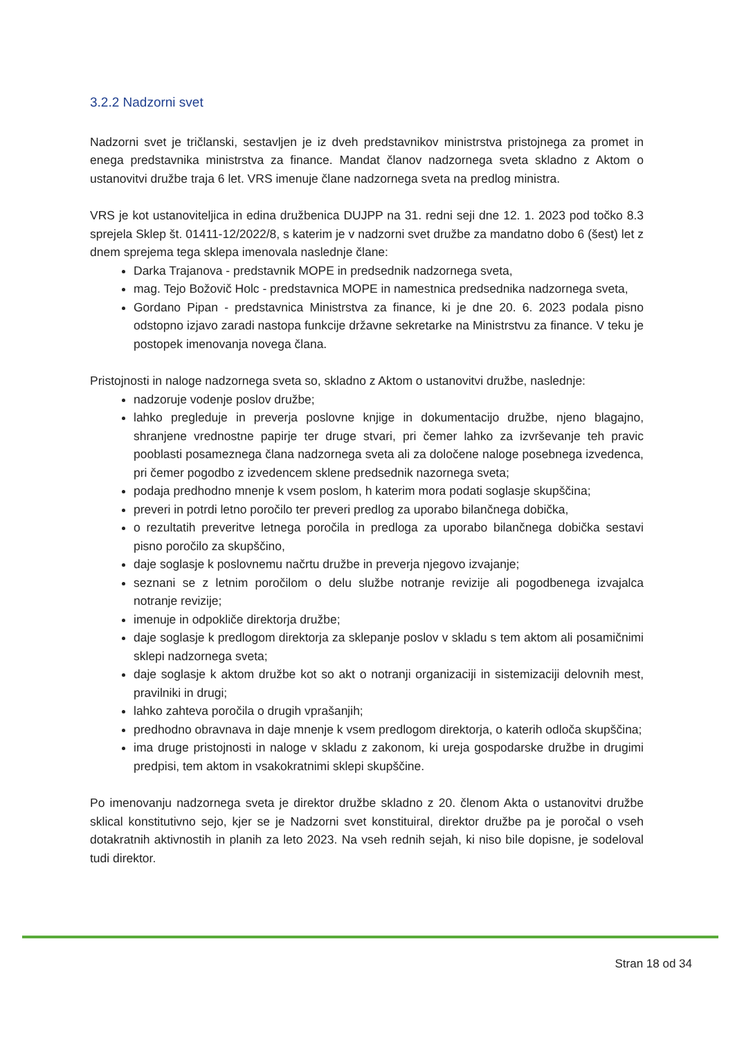3.2.2 Nadzorni svet
Nadzorni svet je tričlanski, sestavljen je iz dveh predstavnikov ministrstva pristojnega za promet in enega predstavnika ministrstva za finance. Mandat članov nadzornega sveta skladno z Aktom o ustanovitvi družbe traja 6 let. VRS imenuje člane nadzornega sveta na predlog ministra.
VRS je kot ustanoviteljica in edina družbenica DUJPP na 31. redni seji dne 12. 1. 2023 pod točko 8.3 sprejela Sklep št. 01411-12/2022/8, s katerim je v nadzorni svet družbe za mandatno dobo 6 (šest) let z dnem sprejema tega sklepa imenovala naslednje člane:
Darka Trajanova - predstavnik MOPE in predsednik nadzornega sveta,
mag. Tejo Božovič Holc - predstavnica MOPE in namestnica predsednika nadzornega sveta,
Gordano Pipan - predstavnica Ministrstva za finance, ki je dne 20. 6. 2023 podala pisno odstopno izjavo zaradi nastopa funkcije državne sekretarke na Ministrstvu za finance. V teku je postopek imenovanja novega člana.
Pristojnosti in naloge nadzornega sveta so, skladno z Aktom o ustanovitvi družbe, naslednje:
nadzoruje vodenje poslov družbe;
lahko pregleduje in preverja poslovne knjige in dokumentacijo družbe, njeno blagajno, shranjene vrednostne papirje ter druge stvari, pri čemer lahko za izvrševanje teh pravic pooblasti posameznega člana nadzornega sveta ali za določene naloge posebnega izvedenca, pri čemer pogodbo z izvedencem sklene predsednik nazornega sveta;
podaja predhodno mnenje k vsem poslom, h katerim mora podati soglasje skupščina;
preveri in potrdi letno poročilo ter preveri predlog za uporabo bilančnega dobička,
o rezultatih preveritve letnega poročila in predloga za uporabo bilančnega dobička sestavi pisno poročilo za skupščino,
daje soglasje k poslovnemu načrtu družbe in preverja njegovo izvajanje;
seznani se z letnim poročilom o delu službe notranje revizije ali pogodbenega izvajalca notranje revizije;
imenuje in odpokliče direktorja družbe;
daje soglasje k predlogom direktorja za sklepanje poslov v skladu s tem aktom ali posamičnimi sklepi nadzornega sveta;
daje soglasje k aktom družbe kot so akt o notranji organizaciji in sistemizaciji delovnih mest, pravilniki in drugi;
lahko zahteva poročila o drugih vprašanjih;
predhodno obravnava in daje mnenje k vsem predlogom direktorja, o katerih odloča skupščina;
ima druge pristojnosti in naloge v skladu z zakonom, ki ureja gospodarske družbe in drugimi predpisi, tem aktom in vsakokratnimi sklepi skupščine.
Po imenovanju nadzornega sveta je direktor družbe skladno z 20. členom Akta o ustanovitvi družbe sklical konstitutivno sejo, kjer se je Nadzorni svet konstituiral, direktor družbe pa je poročal o vseh dotakratnih aktivnostih in planih za leto 2023. Na vseh rednih sejah, ki niso bile dopisne, je sodeloval tudi direktor.
Stran 18 od 34